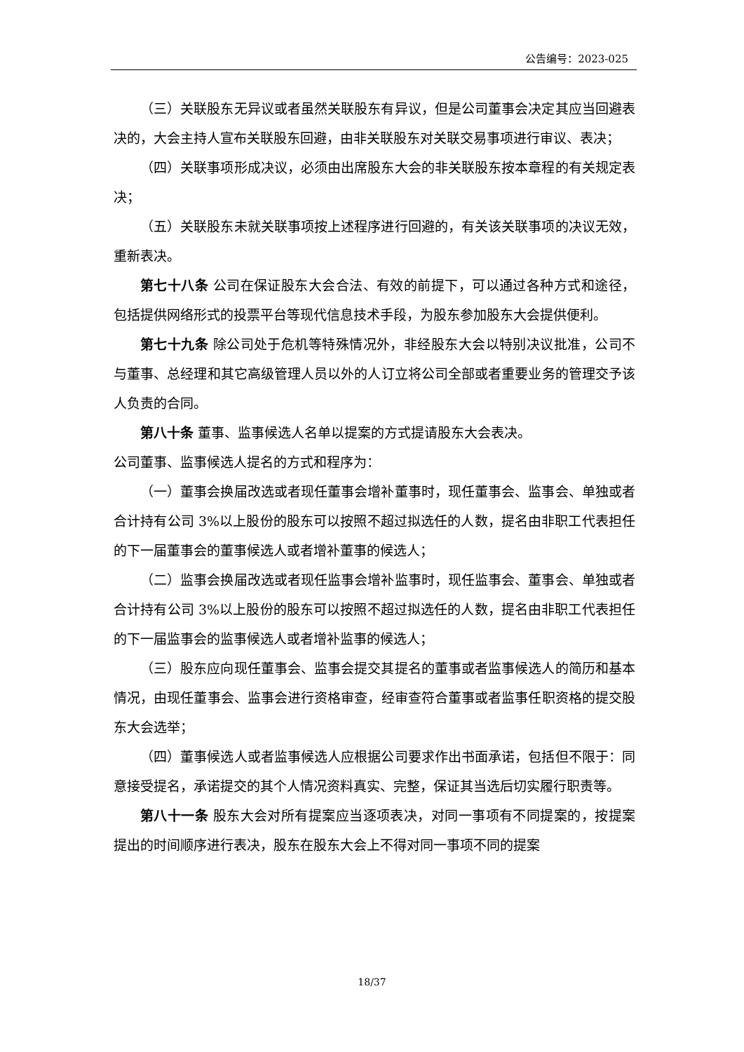公告编号：2023-025
（三）关联股东无异议或者虽然关联股东有异议，但是公司董事会决定其应当回避表决的，大会主持人宣布关联股东回避，由非关联股东对关联交易事项进行审议、表决；
（四）关联事项形成决议，必须由出席股东大会的非关联股东按本章程的有关规定表决；
（五）关联股东未就关联事项按上述程序进行回避的，有关该关联事项的决议无效，重新表决。
第七十八条 公司在保证股东大会合法、有效的前提下，可以通过各种方式和途径，包括提供网络形式的投票平台等现代信息技术手段，为股东参加股东大会提供便利。
第七十九条 除公司处于危机等特殊情况外，非经股东大会以特别决议批准，公司不与董事、总经理和其它高级管理人员以外的人订立将公司全部或者重要业务的管理交予该人负责的合同。
第八十条 董事、监事候选人名单以提案的方式提请股东大会表决。
公司董事、监事候选人提名的方式和程序为：
（一）董事会换届改选或者现任董事会增补董事时，现任董事会、监事会、单独或者合计持有公司 3%以上股份的股东可以按照不超过拟选任的人数，提名由非职工代表担任的下一届董事会的董事候选人或者增补董事的候选人；
（二）监事会换届改选或者现任监事会增补监事时，现任监事会、董事会、单独或者合计持有公司 3%以上股份的股东可以按照不超过拟选任的人数，提名由非职工代表担任的下一届监事会的监事候选人或者增补监事的候选人；
（三）股东应向现任董事会、监事会提交其提名的董事或者监事候选人的简历和基本情况，由现任董事会、监事会进行资格审查，经审查符合董事或者监事任职资格的提交股东大会选举；
（四）董事候选人或者监事候选人应根据公司要求作出书面承诺，包括但不限于：同意接受提名，承诺提交的其个人情况资料真实、完整，保证其当选后切实履行职责等。
第八十一条 股东大会对所有提案应当逐项表决，对同一事项有不同提案的，按提案提出的时间顺序进行表决，股东在股东大会上不得对同一事项不同的提案
18/37